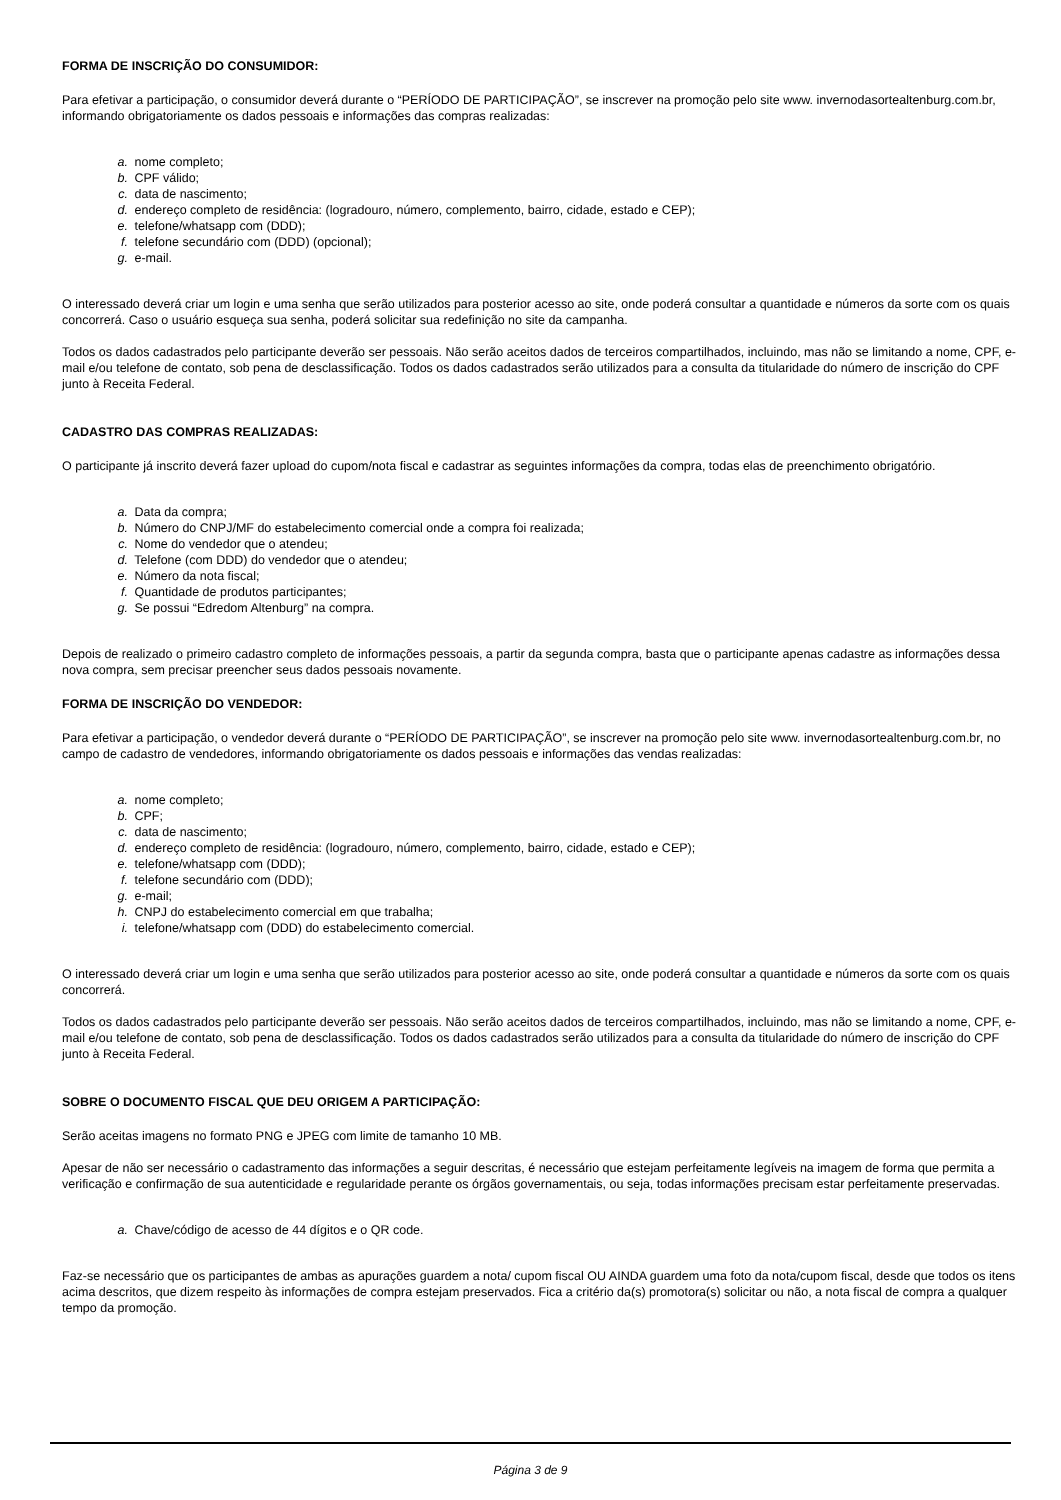FORMA DE INSCRIÇÃO DO CONSUMIDOR:
Para efetivar a participação, o consumidor deverá durante o “PERÍODO DE PARTICIPAÇÃO”, se inscrever na promoção pelo site www. invernodasortealtenburg.com.br, informando obrigatoriamente os dados pessoais e informações das compras realizadas:
a. nome completo;
b. CPF válido;
c. data de nascimento;
d. endereço completo de residência: (logradouro, número, complemento, bairro, cidade, estado e CEP);
e. telefone/whatsapp com (DDD);
f. telefone secundário com (DDD) (opcional);
g. e-mail.
O interessado deverá criar um login e uma senha que serão utilizados para posterior acesso ao site, onde poderá consultar a quantidade e números da sorte com os quais concorrerá. Caso o usuário esqueça sua senha, poderá solicitar sua redefinição no site da campanha.
Todos os dados cadastrados pelo participante deverão ser pessoais. Não serão aceitos dados de terceiros compartilhados, incluindo, mas não se limitando a nome, CPF, e-mail e/ou telefone de contato, sob pena de desclassificação. Todos os dados cadastrados serão utilizados para a consulta da titularidade do número de inscrição do CPF junto à Receita Federal.
CADASTRO DAS COMPRAS REALIZADAS:
O participante já inscrito deverá fazer upload do cupom/nota fiscal e cadastrar as seguintes informações da compra, todas elas de preenchimento obrigatório.
a. Data da compra;
b. Número do CNPJ/MF do estabelecimento comercial onde a compra foi realizada;
c. Nome do vendedor que o atendeu;
d. Telefone (com DDD) do vendedor que o atendeu;
e. Número da nota fiscal;
f. Quantidade de produtos participantes;
g. Se possui “Edredom Altenburg” na compra.
Depois de realizado o primeiro cadastro completo de informações pessoais, a partir da segunda compra, basta que o participante apenas cadastre as informações dessa nova compra, sem precisar preencher seus dados pessoais novamente.
FORMA DE INSCRIÇÃO DO VENDEDOR:
Para efetivar a participação, o vendedor deverá durante o “PERÍODO DE PARTICIPAÇÃO”, se inscrever na promoção pelo site www. invernodasortealtenburg.com.br, no campo de cadastro de vendedores, informando obrigatoriamente os dados pessoais e informações das vendas realizadas:
a. nome completo;
b. CPF;
c. data de nascimento;
d. endereço completo de residência: (logradouro, número, complemento, bairro, cidade, estado e CEP);
e. telefone/whatsapp com (DDD);
f. telefone secundário com (DDD);
g. e-mail;
h. CNPJ do estabelecimento comercial em que trabalha;
i. telefone/whatsapp com (DDD) do estabelecimento comercial.
O interessado deverá criar um login e uma senha que serão utilizados para posterior acesso ao site, onde poderá consultar a quantidade e números da sorte com os quais concorrerá.
Todos os dados cadastrados pelo participante deverão ser pessoais. Não serão aceitos dados de terceiros compartilhados, incluindo, mas não se limitando a nome, CPF, e-mail e/ou telefone de contato, sob pena de desclassificação. Todos os dados cadastrados serão utilizados para a consulta da titularidade do número de inscrição do CPF junto à Receita Federal.
SOBRE O DOCUMENTO FISCAL QUE DEU ORIGEM A PARTICIPAÇÃO:
Serão aceitas imagens no formato PNG e JPEG com limite de tamanho 10 MB.
Apesar de não ser necessário o cadastramento das informações a seguir descritas, é necessário que estejam perfeitamente legíveis na imagem de forma que permita a verificação e confirmação de sua autenticidade e regularidade perante os órgãos governamentais, ou seja, todas informações precisam estar perfeitamente preservadas.
a. Chave/código de acesso de 44 dígitos e o QR code.
Faz-se necessário que os participantes de ambas as apurações guardem a nota/ cupom fiscal OU AINDA guardem uma foto da nota/cupom fiscal, desde que todos os itens acima descritos, que dizem respeito às informações de compra estejam preservados. Fica a critério da(s) promotora(s) solicitar ou não, a nota fiscal de compra a qualquer tempo da promoção.
Página 3 de 9